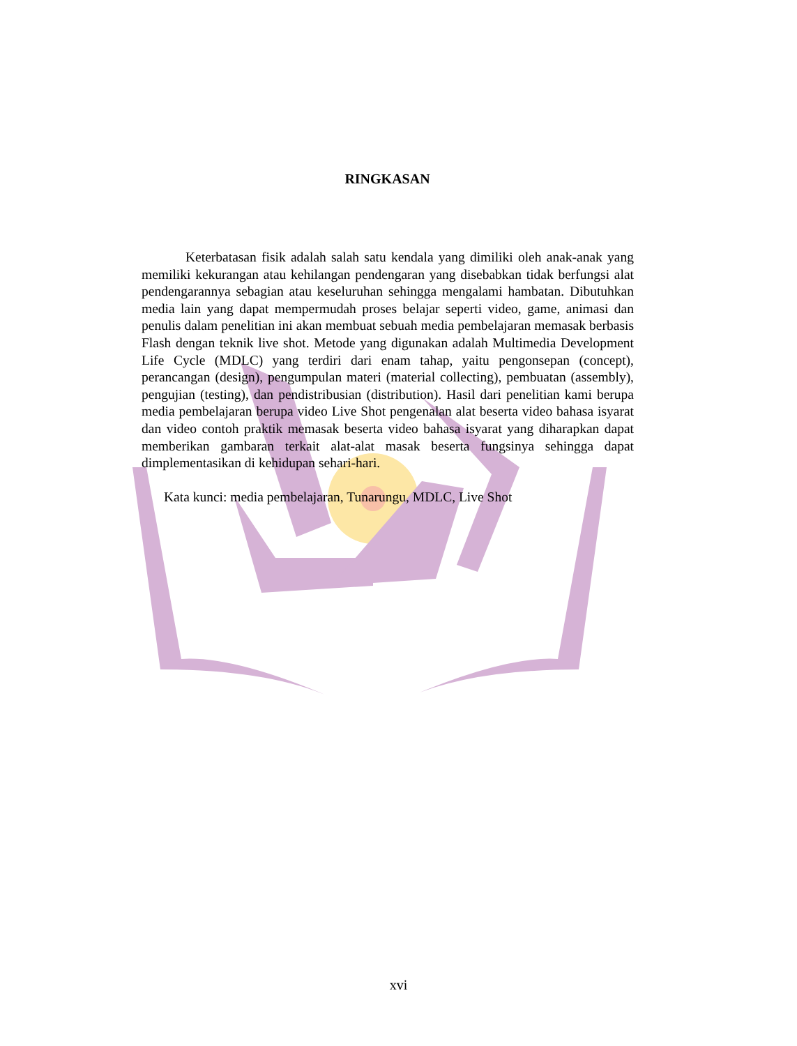RINGKASAN
Keterbatasan fisik adalah salah satu kendala yang dimiliki oleh anak-anak yang memiliki kekurangan atau kehilangan pendengaran yang disebabkan tidak berfungsi alat pendengarannya sebagian atau keseluruhan sehingga mengalami hambatan. Dibutuhkan media lain yang dapat mempermudah proses belajar seperti video, game, animasi dan penulis dalam penelitian ini akan membuat sebuah media pembelajaran memasak berbasis Flash dengan teknik live shot. Metode yang digunakan adalah Multimedia Development Life Cycle (MDLC) yang terdiri dari enam tahap, yaitu pengonsepan (concept), perancangan (design), pengumpulan materi (material collecting), pembuatan (assembly), pengujian (testing), dan pendistribusian (distribution). Hasil dari penelitian kami berupa media pembelajaran berupa video Live Shot pengenalan alat beserta video bahasa isyarat dan video contoh praktik memasak beserta video bahasa isyarat yang diharapkan dapat memberikan gambaran terkait alat-alat masak beserta fungsinya sehingga dapat dimplementasikan di kehidupan sehari-hari.
Kata kunci: media pembelajaran, Tunarungu, MDLC, Live Shot
xvi